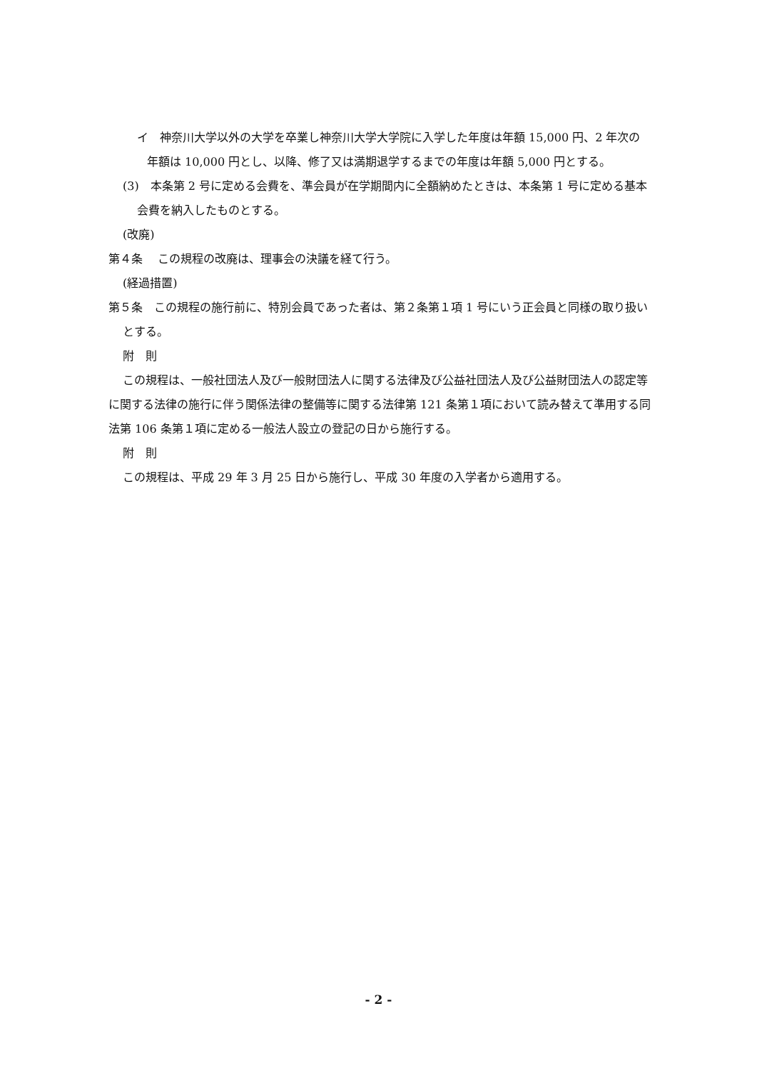イ　神奈川大学以外の大学を卒業し神奈川大学大学院に入学した年度は年額 15,000 円、2 年次の年額は 10,000 円とし、以降、修了又は満期退学するまでの年度は年額 5,000 円とする。
(3)　本条第 2 号に定める会費を、準会員が在学期間内に全額納めたときは、本条第 1 号に定める基本会費を納入したものとする。
(改廃)
第４条　 この規程の改廃は、理事会の決議を経て行う。
(経過措置)
第５条　この規程の施行前に、特別会員であった者は、第２条第１項 1 号にいう正会員と同様の取り扱いとする。
附　則
この規程は、一般社団法人及び一般財団法人に関する法律及び公益社団法人及び公益財団法人の認定等に関する法律の施行に伴う関係法律の整備等に関する法律第 121 条第１項において読み替えて準用する同法第 106 条第１項に定める一般法人設立の登記の日から施行する。
附　則
この規程は、平成 29 年 3 月 25 日から施行し、平成 30 年度の入学者から適用する。
- 2 -